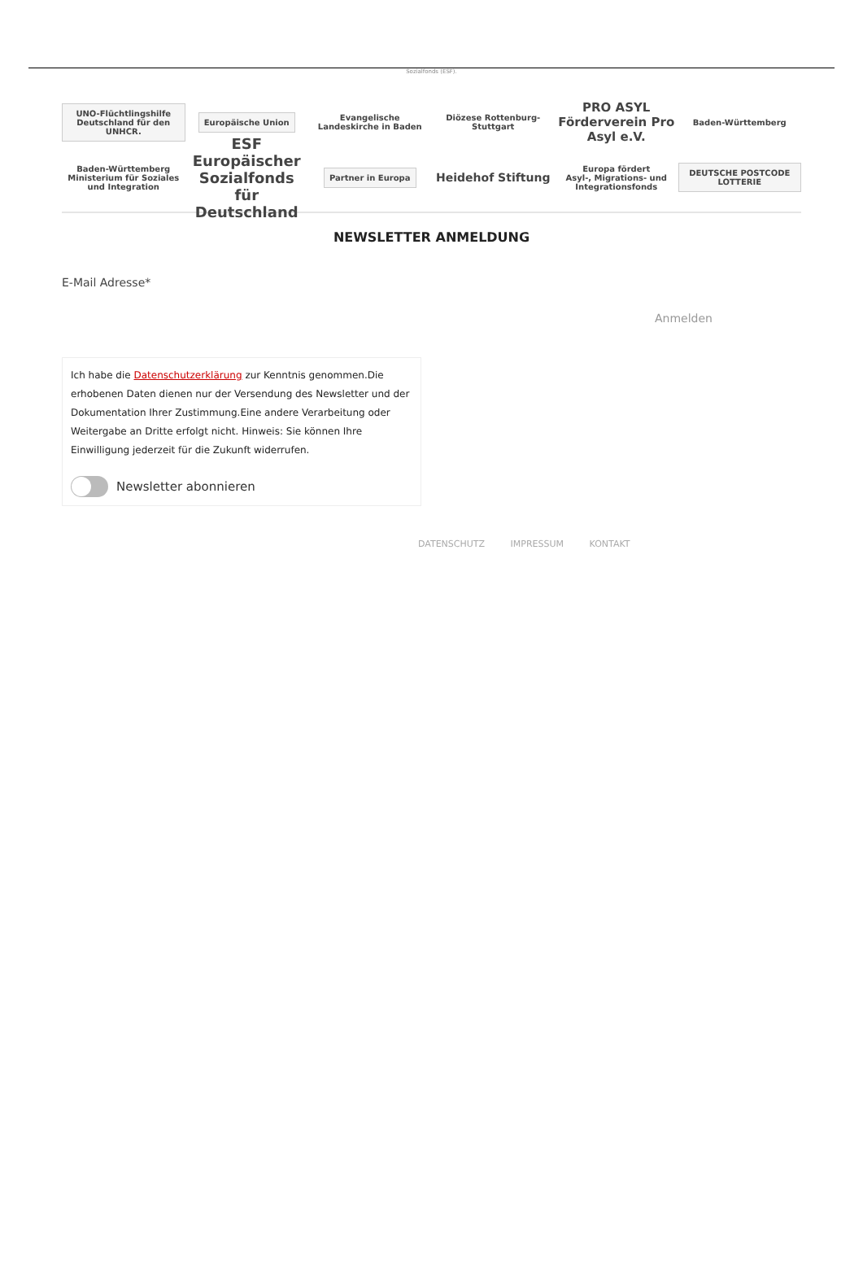Sozialfonds (ESF).
UNO-Flüchtlingshilfe
Deutschland für den UNHCR.
Europäische Union
Evangelische Landeskirche in Baden
Diözese Rottenburg-Stuttgart
PRO ASYL
Förderverein Pro Asyl e.V.
Baden-Württemberg
Baden-Württemberg
Ministerium für Soziales und Integration
ESF
Europäischer Sozialfonds für Deutschland
Partner in Europa
Heidehof Stiftung
Europa fördert
Asyl-, Migrations- und Integrationsfonds
DEUTSCHE POSTCODE LOTTERIE
NEWSLETTER ANMELDUNG
E-Mail Adresse*
Anmelden
Ich habe die Datenschutzerklärung zur Kenntnis genommen.Die erhobenen Daten dienen nur der Versendung des Newsletter und der Dokumentation Ihrer Zustimmung.Eine andere Verarbeitung oder Weitergabe an Dritte erfolgt nicht. Hinweis: Sie können Ihre Einwilligung jederzeit für die Zukunft widerrufen.
Newsletter abonnieren
DATENSCHUTZ IMPRESSUM KONTAKT